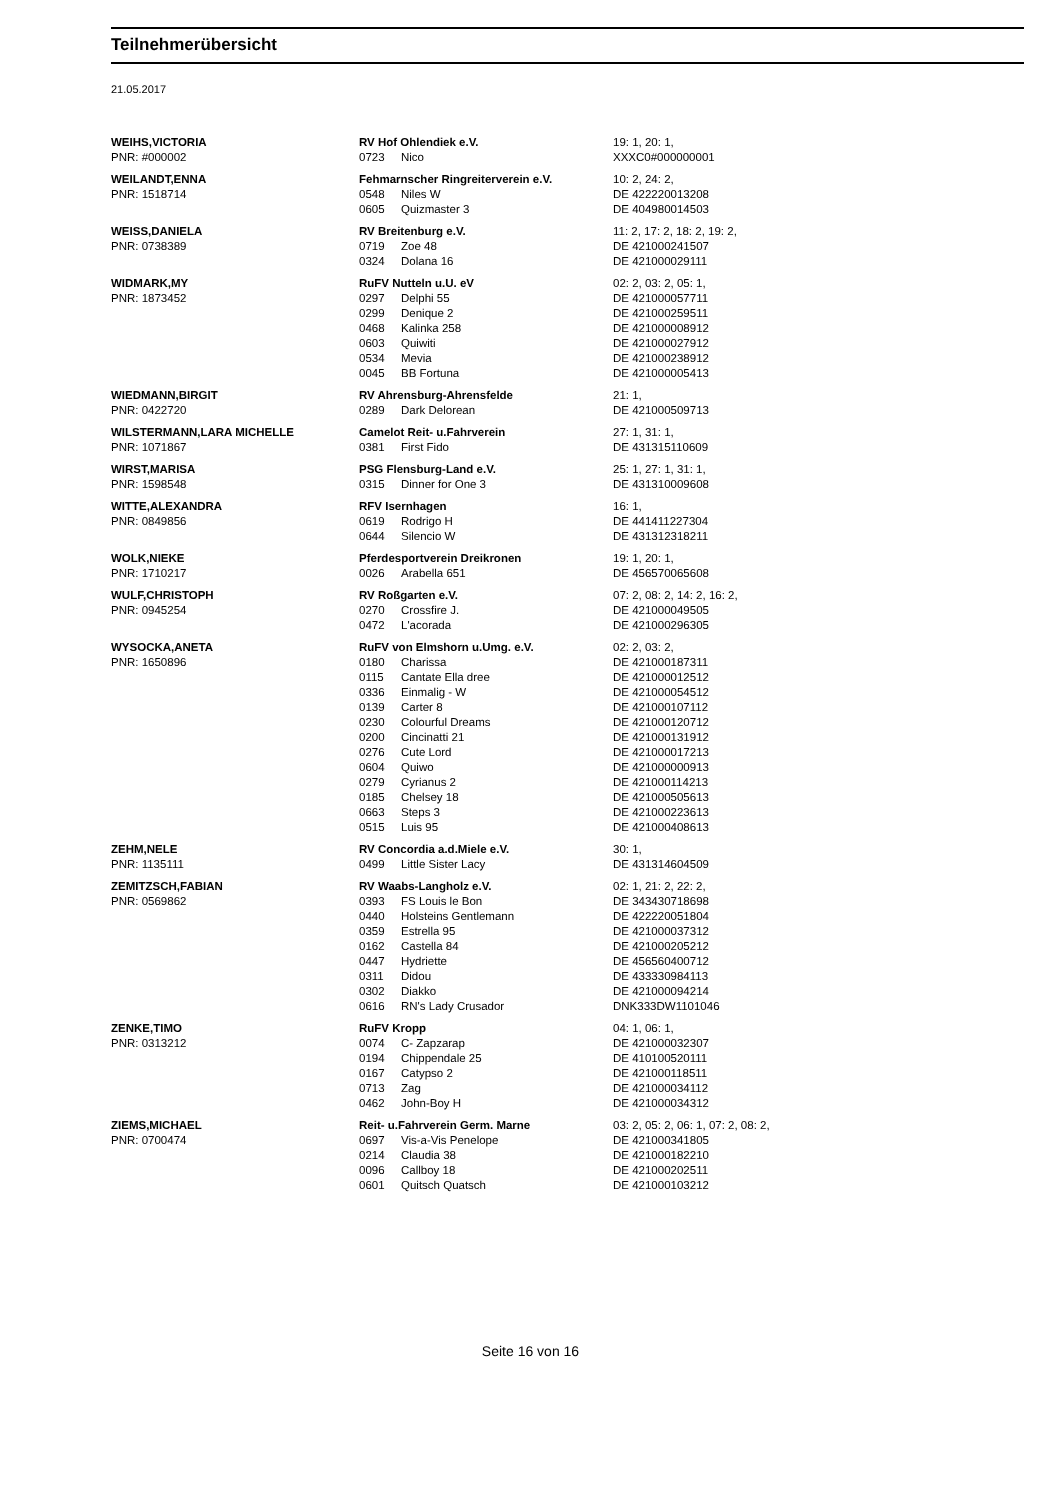Teilnehmerübersicht
21.05.2017
| WEIHS,VICTORIA | RV Hof Ohlendiek e.V. | | 19: 1, 20: 1, |
| PNR: #000002 | 0723 | Nico | XXXC0#000000001 |
| WEILANDT,ENNA | Fehmarnscher Ringreiterverein e.V. | | 10: 2, 24: 2, |
| PNR: 1518714 | 0548 | Niles W | DE 422220013208 |
| | 0605 | Quizmaster 3 | DE 404980014503 |
| WEISS,DANIELA | RV Breitenburg e.V. | | 11: 2, 17: 2, 18: 2, 19: 2, |
| PNR: 0738389 | 0719 | Zoe 48 | DE 421000241507 |
| | 0324 | Dolana 16 | DE 421000029111 |
| WIDMARK,MY | RuFV Nutteln u.U. eV | | 02: 2, 03: 2, 05: 1, |
| PNR: 1873452 | 0297 | Delphi 55 | DE 421000057711 |
| | 0299 | Denique 2 | DE 421000259511 |
| | 0468 | Kalinka 258 | DE 421000008912 |
| | 0603 | Quiwiti | DE 421000027912 |
| | 0534 | Mevia | DE 421000238912 |
| | 0045 | BB Fortuna | DE 421000005413 |
| WIEDMANN,BIRGIT | RV Ahrensburg-Ahrensfelde | | 21: 1, |
| PNR: 0422720 | 0289 | Dark Delorean | DE 421000509713 |
| WILSTERMANN,LARA MICHELLE | Camelot Reit- u.Fahrverein | | 27: 1, 31: 1, |
| PNR: 1071867 | 0381 | First Fido | DE 431315110609 |
| WIRST,MARISA | PSG Flensburg-Land e.V. | | 25: 1, 27: 1, 31: 1, |
| PNR: 1598548 | 0315 | Dinner for One 3 | DE 431310009608 |
| WITTE,ALEXANDRA | RFV Isernhagen | | 16: 1, |
| PNR: 0849856 | 0619 | Rodrigo H | DE 441411227304 |
| | 0644 | Silencio W | DE 431312318211 |
| WOLK,NIEKE | Pferdesportverein Dreikronen | | 19: 1, 20: 1, |
| PNR: 1710217 | 0026 | Arabella 651 | DE 456570065608 |
| WULF,CHRISTOPH | RV Roßgarten e.V. | | 07: 2, 08: 2, 14: 2, 16: 2, |
| PNR: 0945254 | 0270 | Crossfire J. | DE 421000049505 |
| | 0472 | L'acorada | DE 421000296305 |
| WYSOCKA,ANETA | RuFV von Elmshorn u.Umg. e.V. | | 02: 2, 03: 2, |
| PNR: 1650896 | 0180 | Charissa | DE 421000187311 |
| | 0115 | Cantate Ella dree | DE 421000012512 |
| | 0336 | Einmalig - W | DE 421000054512 |
| | 0139 | Carter 8 | DE 421000107112 |
| | 0230 | Colourful Dreams | DE 421000120712 |
| | 0200 | Cincinatti 21 | DE 421000131912 |
| | 0276 | Cute Lord | DE 421000017213 |
| | 0604 | Quiwo | DE 421000000913 |
| | 0279 | Cyrianus 2 | DE 421000114213 |
| | 0185 | Chelsey 18 | DE 421000505613 |
| | 0663 | Steps 3 | DE 421000223613 |
| | 0515 | Luis 95 | DE 421000408613 |
| ZEHM,NELE | RV Concordia a.d.Miele e.V. | | 30: 1, |
| PNR: 1135111 | 0499 | Little Sister Lacy | DE 431314604509 |
| ZEMITZSCH,FABIAN | RV Waabs-Langholz e.V. | | 02: 1, 21: 2, 22: 2, |
| PNR: 0569862 | 0393 | FS Louis le Bon | DE 343430718698 |
| | 0440 | Holsteins Gentlemann | DE 422220051804 |
| | 0359 | Estrella 95 | DE 421000037312 |
| | 0162 | Castella 84 | DE 421000205212 |
| | 0447 | Hydriette | DE 456560400712 |
| | 0311 | Didou | DE 433330984113 |
| | 0302 | Diakko | DE 421000094214 |
| | 0616 | RN's Lady Crusador | DNK333DW1101046 |
| ZENKE,TIMO | RuFV Kropp | | 04: 1, 06: 1, |
| PNR: 0313212 | 0074 | C- Zapzarap | DE 421000032307 |
| | 0194 | Chippendale 25 | DE 410100520111 |
| | 0167 | Catypso 2 | DE 421000118511 |
| | 0713 | Zag | DE 421000034112 |
| | 0462 | John-Boy H | DE 421000034312 |
| ZIEMS,MICHAEL | Reit- u.Fahrverein Germ. Marne | | 03: 2, 05: 2, 06: 1, 07: 2, 08: 2, |
| PNR: 0700474 | 0697 | Vis-a-Vis Penelope | DE 421000341805 |
| | 0214 | Claudia 38 | DE 421000182210 |
| | 0096 | Callboy 18 | DE 421000202511 |
| | 0601 | Quitsch Quatsch | DE 421000103212 |
Seite 16 von 16